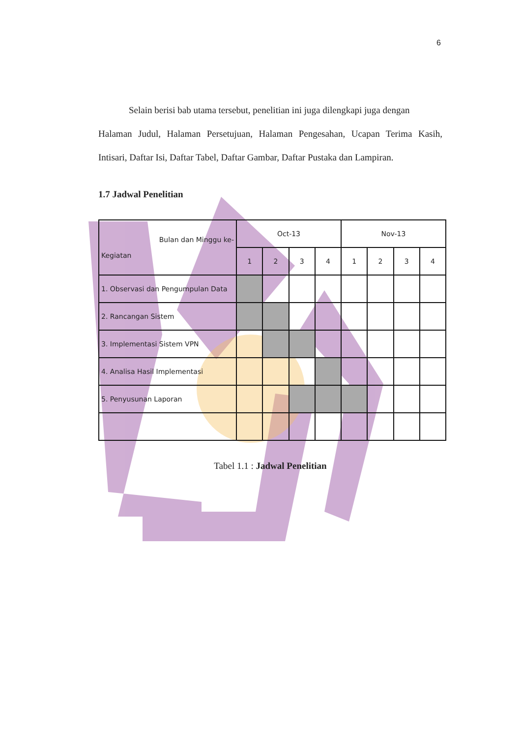6
Selain berisi bab utama tersebut, penelitian ini juga dilengkapi juga dengan
Halaman Judul, Halaman Persetujuan, Halaman Pengesahan, Ucapan Terima Kasih, Intisari, Daftar Isi, Daftar Tabel, Daftar Gambar, Daftar Pustaka dan Lampiran.
1.7 Jadwal Penelitian
| Bulan dan Minggu ke- Kegiatan | Oct-13 | | | | Nov-13 | | | |
| | 1 | 2 | 3 | 4 | 1 | 2 | 3 | 4 |
| 1. Observasi dan Pengumpulan Data | | | | | | | | |
| 2. Rancangan Sistem | | | | | | | | |
| 3. Implementasi Sistem VPN | | | | | | | | |
| 4. Analisa Hasil Implementasi | | | | | | | | |
| 5. Penyusunan Laporan | | | | | | | | |
Tabel 1.1 : Jadwal Penelitian